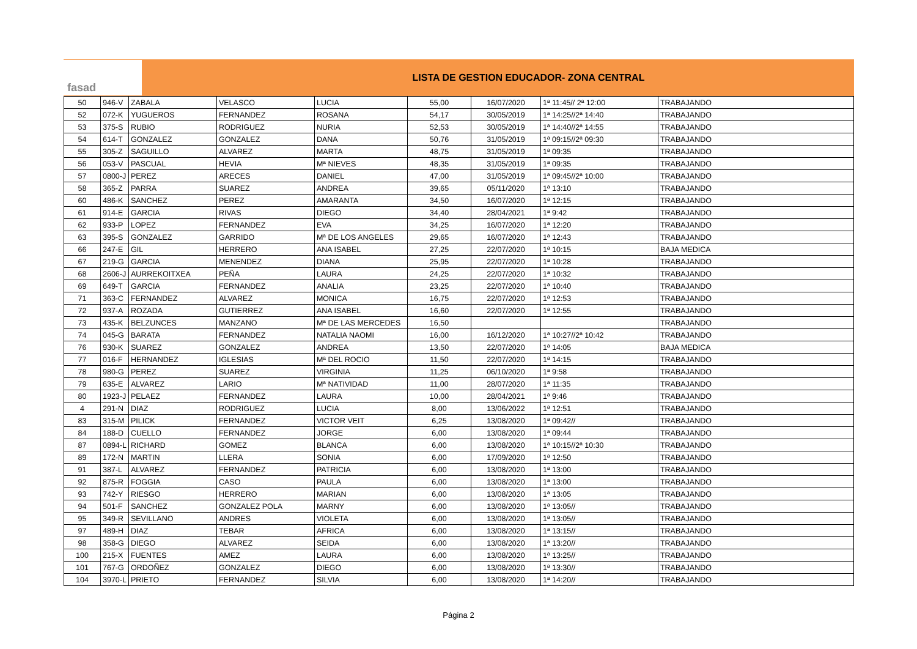fasad
LISTA DE GESTION EDUCADOR- ZONA CENTRAL
| 50 | 946-V | ZABALA | VELASCO | LUCIA | 55,00 | 16/07/2020 | 1ª 11:45// 2ª 12:00 | TRABAJANDO |
| 52 | 072-K | YUGUEROS | FERNANDEZ | ROSANA | 54,17 | 30/05/2019 | 1ª 14:25//2ª 14:40 | TRABAJANDO |
| 53 | 375-S | RUBIO | RODRIGUEZ | NURIA | 52,53 | 30/05/2019 | 1ª 14:40//2ª 14:55 | TRABAJANDO |
| 54 | 614-T | GONZALEZ | GONZALEZ | DANA | 50,76 | 31/05/2019 | 1ª 09:15//2ª 09:30 | TRABAJANDO |
| 55 | 305-Z | SAGUILLO | ALVAREZ | MARTA | 48,75 | 31/05/2019 | 1ª 09:35 | TRABAJANDO |
| 56 | 053-V | PASCUAL | HEVIA | Mª NIEVES | 48,35 | 31/05/2019 | 1ª 09:35 | TRABAJANDO |
| 57 | 0800-J | PEREZ | ARECES | DANIEL | 47,00 | 31/05/2019 | 1ª 09:45//2ª 10:00 | TRABAJANDO |
| 58 | 365-Z | PARRA | SUAREZ | ANDREA | 39,65 | 05/11/2020 | 1ª 13:10 | TRABAJANDO |
| 60 | 486-K | SANCHEZ | PEREZ | AMARANTA | 34,50 | 16/07/2020 | 1ª 12:15 | TRABAJANDO |
| 61 | 914-E | GARCIA | RIVAS | DIEGO | 34,40 | 28/04/2021 | 1ª 9:42 | TRABAJANDO |
| 62 | 933-P | LOPEZ | FERNANDEZ | EVA | 34,25 | 16/07/2020 | 1ª 12:20 | TRABAJANDO |
| 63 | 395-S | GONZALEZ | GARRIDO | Mª DE LOS ANGELES | 29,65 | 16/07/2020 | 1ª 12:43 | TRABAJANDO |
| 66 | 247-E | GIL | HERRERO | ANA ISABEL | 27,25 | 22/07/2020 | 1ª 10:15 | BAJA MEDICA |
| 67 | 219-G | GARCIA | MENENDEZ | DIANA | 25,95 | 22/07/2020 | 1ª 10:28 | TRABAJANDO |
| 68 | 2606-J | AURREKOITXEA | PEÑA | LAURA | 24,25 | 22/07/2020 | 1ª 10:32 | TRABAJANDO |
| 69 | 649-T | GARCIA | FERNANDEZ | ANALIA | 23,25 | 22/07/2020 | 1ª 10:40 | TRABAJANDO |
| 71 | 363-C | FERNANDEZ | ALVAREZ | MONICA | 16,75 | 22/07/2020 | 1ª 12:53 | TRABAJANDO |
| 72 | 937-A | ROZADA | GUTIERREZ | ANA ISABEL | 16,60 | 22/07/2020 | 1ª 12:55 | TRABAJANDO |
| 73 | 435-K | BELZUNCES | MANZANO | Mª DE LAS MERCEDES | 16,50 | | | TRABAJANDO |
| 74 | 045-G | BARATA | FERNANDEZ | NATALIA NAOMI | 16,00 | 16/12/2020 | 1ª 10:27//2ª 10:42 | TRABAJANDO |
| 76 | 930-K | SUAREZ | GONZALEZ | ANDREA | 13,50 | 22/07/2020 | 1ª 14:05 | BAJA MEDICA |
| 77 | 016-F | HERNANDEZ | IGLESIAS | Mª DEL ROCIO | 11,50 | 22/07/2020 | 1ª 14:15 | TRABAJANDO |
| 78 | 980-G | PEREZ | SUAREZ | VIRGINIA | 11,25 | 06/10/2020 | 1ª 9:58 | TRABAJANDO |
| 79 | 635-E | ALVAREZ | LARIO | Mª NATIVIDAD | 11,00 | 28/07/2020 | 1ª 11:35 | TRABAJANDO |
| 80 | 1923-J | PELAEZ | FERNANDEZ | LAURA | 10,00 | 28/04/2021 | 1ª 9:46 | TRABAJANDO |
| 4 | 291-N | DIAZ | RODRIGUEZ | LUCIA | 8,00 | 13/06/2022 | 1ª 12:51 | TRABAJANDO |
| 83 | 315-M | PILICK | FERNANDEZ | VICTOR VEIT | 6,25 | 13/08/2020 | 1ª 09:42// | TRABAJANDO |
| 84 | 188-D | CUELLO | FERNANDEZ | JORGE | 6,00 | 13/08/2020 | 1ª 09:44 | TRABAJANDO |
| 87 | 0894-L | RICHARD | GOMEZ | BLANCA | 6,00 | 13/08/2020 | 1ª 10:15//2ª 10:30 | TRABAJANDO |
| 89 | 172-N | MARTIN | LLERA | SONIA | 6,00 | 17/09/2020 | 1ª 12:50 | TRABAJANDO |
| 91 | 387-L | ALVAREZ | FERNANDEZ | PATRICIA | 6,00 | 13/08/2020 | 1ª 13:00 | TRABAJANDO |
| 92 | 875-R | FOGGIA | CASO | PAULA | 6,00 | 13/08/2020 | 1ª 13:00 | TRABAJANDO |
| 93 | 742-Y | RIESGO | HERRERO | MARIAN | 6,00 | 13/08/2020 | 1ª 13:05 | TRABAJANDO |
| 94 | 501-F | SANCHEZ | GONZALEZ POLA | MARNY | 6,00 | 13/08/2020 | 1ª 13:05// | TRABAJANDO |
| 95 | 349-R | SEVILLANO | ANDRES | VIOLETA | 6,00 | 13/08/2020 | 1ª 13:05// | TRABAJANDO |
| 97 | 489-H | DIAZ | TEBAR | AFRICA | 6,00 | 13/08/2020 | 1ª 13:15// | TRABAJANDO |
| 98 | 358-G | DIEGO | ALVAREZ | SEIDA | 6,00 | 13/08/2020 | 1ª 13:20// | TRABAJANDO |
| 100 | 215-X | FUENTES | AMEZ | LAURA | 6,00 | 13/08/2020 | 1ª 13:25// | TRABAJANDO |
| 101 | 767-G | ORDOÑEZ | GONZALEZ | DIEGO | 6,00 | 13/08/2020 | 1ª 13:30// | TRABAJANDO |
| 104 | 3970-L | PRIETO | FERNANDEZ | SILVIA | 6,00 | 13/08/2020 | 1ª 14:20// | TRABAJANDO |
Página 2